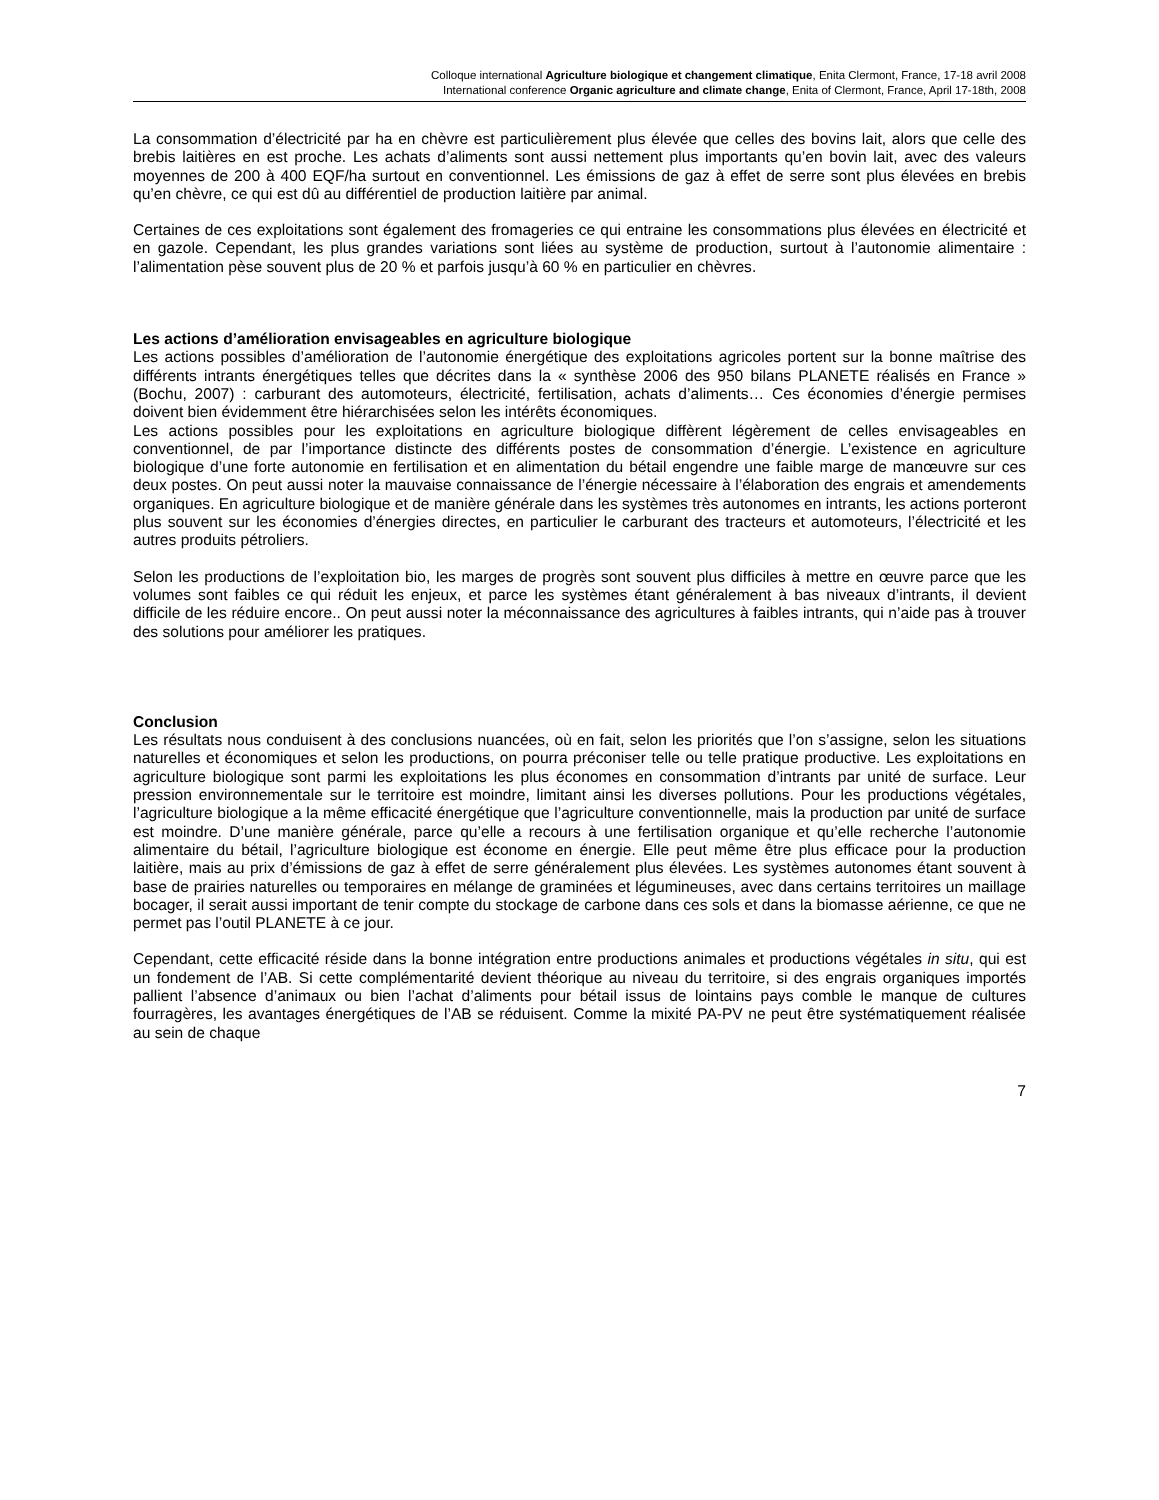Colloque international Agriculture biologique et changement climatique, Enita Clermont, France, 17-18 avril 2008
International conference Organic agriculture and climate change, Enita of Clermont, France, April 17-18th, 2008
La consommation d’électricité par ha en chèvre est particulièrement plus élevée que celles des bovins lait, alors que celle des brebis laitières en est proche. Les achats d’aliments sont aussi nettement plus importants qu’en bovin lait, avec des valeurs moyennes de 200 à 400 EQF/ha surtout en conventionnel. Les émissions de gaz à effet de serre sont plus élevées en brebis qu’en chèvre, ce qui est dû au différentiel de production laitière par animal.
Certaines de ces exploitations sont également des fromageries ce qui entraine les consommations plus élevées en électricité et en gazole. Cependant, les plus grandes variations sont liées au système de production, surtout à l’autonomie alimentaire : l’alimentation pèse souvent plus de 20 % et parfois jusqu’à 60 % en particulier en chèvres.
Les actions d’amélioration envisageables en agriculture biologique
Les actions possibles d’amélioration de l’autonomie énergétique des exploitations agricoles portent sur la bonne maîtrise des différents intrants énergétiques telles que décrites dans la « synthèse 2006 des 950 bilans PLANETE réalisés en France » (Bochu, 2007) : carburant des automoteurs, électricité, fertilisation, achats d’aliments… Ces économies d’énergie permises doivent bien évidemment être hiérarchisées selon les intérêts économiques.
Les actions possibles pour les exploitations en agriculture biologique diffèrent légèrement de celles envisageables en conventionnel, de par l’importance distincte des différents postes de consommation d’énergie. L’existence en agriculture biologique d’une forte autonomie en fertilisation et en alimentation du bétail engendre une faible marge de manœuvre sur ces deux postes. On peut aussi noter la mauvaise connaissance de l’énergie nécessaire à l’élaboration des engrais et amendements organiques. En agriculture biologique et de manière générale dans les systèmes très autonomes en intrants, les actions porteront plus souvent sur les économies d’énergies directes, en particulier le carburant des tracteurs et automoteurs, l’électricité et les autres produits pétroliers.
Selon les productions de l’exploitation bio, les marges de progrès sont souvent plus difficiles à mettre en œuvre parce que les volumes sont faibles ce qui réduit les enjeux, et parce les systèmes étant généralement à bas niveaux d’intrants, il devient difficile de les réduire encore.. On peut aussi noter la méconnaissance des agricultures à faibles intrants, qui n’aide pas à trouver des solutions pour améliorer les pratiques.
Conclusion
Les résultats nous conduisent à des conclusions nuancées, où en fait, selon les priorités que l’on s’assigne, selon les situations naturelles et économiques et selon les productions, on pourra préconiser telle ou telle pratique productive. Les exploitations en agriculture biologique sont parmi les exploitations les plus économes en consommation d’intrants par unité de surface. Leur pression environnementale sur le territoire est moindre, limitant ainsi les diverses pollutions. Pour les productions végétales, l’agriculture biologique a la même efficacité énergétique que l’agriculture conventionnelle, mais la production par unité de surface est moindre. D’une manière générale, parce qu’elle a recours à une fertilisation organique et qu’elle recherche l’autonomie alimentaire du bétail, l’agriculture biologique est économe en énergie. Elle peut même être plus efficace pour la production laitière, mais au prix d’émissions de gaz à effet de serre généralement plus élevées. Les systèmes autonomes étant souvent à base de prairies naturelles ou temporaires en mélange de graminées et légumineuses, avec dans certains territoires un maillage bocager, il serait aussi important de tenir compte du stockage de carbone dans ces sols et dans la biomasse aérienne, ce que ne permet pas l’outil PLANETE à ce jour.
Cependant, cette efficacité réside dans la bonne intégration entre productions animales et productions végétales in situ, qui est un fondement de l’AB. Si cette complémentarité devient théorique au niveau du territoire, si des engrais organiques importés pallient l’absence d’animaux ou bien l’achat d’aliments pour bétail issus de lointains pays comble le manque de cultures fourragères, les avantages énergétiques de l’AB se réduisent. Comme la mixité PA-PV ne peut être systématiquement réalisée au sein de chaque
7